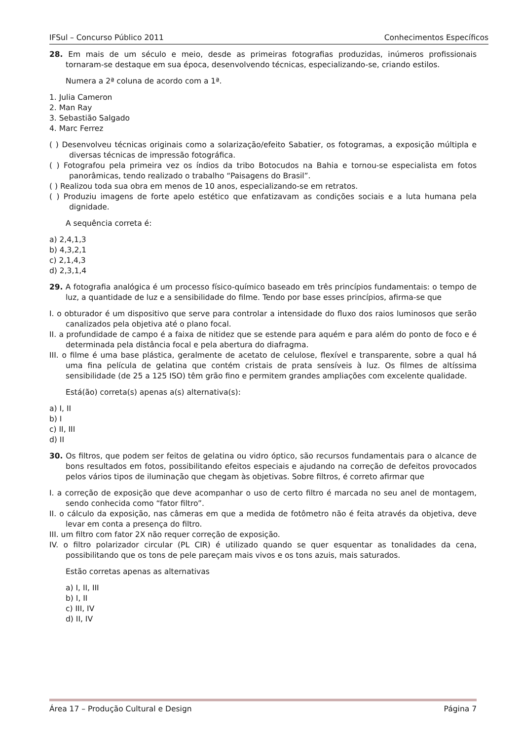IFSul – Concurso Público 2011 Conhecimentos Específicos
28. Em mais de um século e meio, desde as primeiras fotografias produzidas, inúmeros profissionais tornaram-se destaque em sua época, desenvolvendo técnicas, especializando-se, criando estilos.
Numera a 2ª coluna de acordo com a 1ª.
1. Julia Cameron
2. Man Ray
3. Sebastião Salgado
4. Marc Ferrez
( ) Desenvolveu técnicas originais como a solarização/efeito Sabatier, os fotogramas, a exposição múltipla e diversas técnicas de impressão fotográfica.
( ) Fotografou pela primeira vez os índios da tribo Botocudos na Bahia e tornou-se especialista em fotos panorâmicas, tendo realizado o trabalho “Paisagens do Brasil”.
( ) Realizou toda sua obra em menos de 10 anos, especializando-se em retratos.
( ) Produziu imagens de forte apelo estético que enfatizavam as condições sociais e a luta humana pela dignidade.
A sequência correta é:
a) 2,4,1,3
b) 4,3,2,1
c) 2,1,4,3
d) 2,3,1,4
29. A fotografia analógica é um processo físico-químico baseado em três princípios fundamentais: o tempo de luz, a quantidade de luz e a sensibilidade do filme. Tendo por base esses princípios, afirma-se que
I. o obturador é um dispositivo que serve para controlar a intensidade do fluxo dos raios luminosos que serão canalizados pela objetiva até o plano focal.
II. a profundidade de campo é a faixa de nitidez que se estende para aquém e para além do ponto de foco e é determinada pela distância focal e pela abertura do diafragma.
III. o filme é uma base plástica, geralmente de acetato de celulose, flexível e transparente, sobre a qual há uma fina película de gelatina que contém cristais de prata sensíveis à luz. Os filmes de altíssima sensibilidade (de 25 a 125 ISO) têm grão fino e permitem grandes ampliações com excelente qualidade.
Está(ão) correta(s) apenas a(s) alternativa(s):
a) I, II
b) I
c) II, III
d) II
30. Os filtros, que podem ser feitos de gelatina ou vidro óptico, são recursos fundamentais para o alcance de bons resultados em fotos, possibilitando efeitos especiais e ajudando na correção de defeitos provocados pelos vários tipos de iluminação que chegam às objetivas. Sobre filtros, é correto afirmar que
I. a correção de exposição que deve acompanhar o uso de certo filtro é marcada no seu anel de montagem, sendo conhecida como “fator filtro”.
II. o cálculo da exposição, nas câmeras em que a medida de fotômetro não é feita através da objetiva, deve levar em conta a presença do filtro.
III. um filtro com fator 2X não requer correção de exposição.
IV. o filtro polarizador circular (PL CIR) é utilizado quando se quer esquentar as tonalidades da cena, possibilitando que os tons de pele pareçam mais vivos e os tons azuis, mais saturados.
Estão corretas apenas as alternativas
a) I, II, III
b) I, II
c) III, IV
d) II, IV
Área 17 – Produção Cultural e Design Página 7